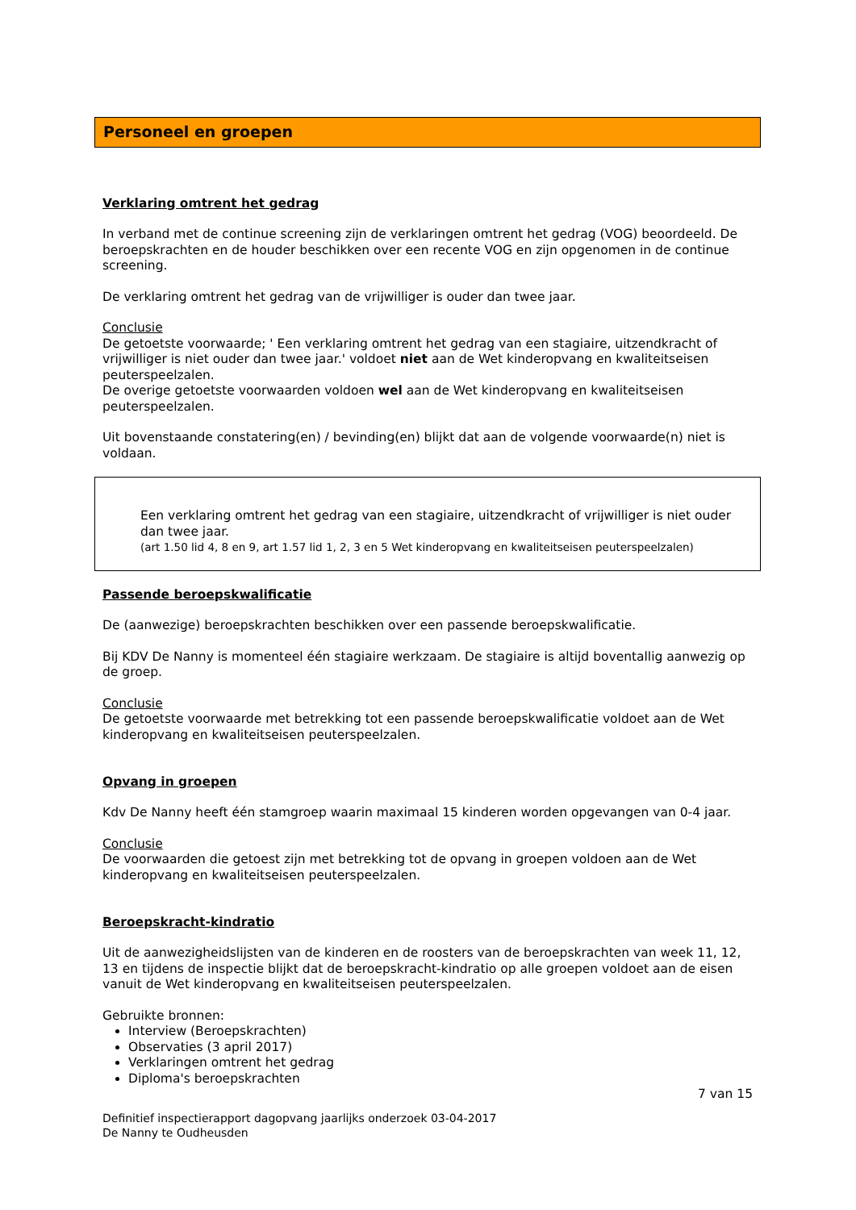Personeel en groepen
Verklaring omtrent het gedrag
In verband met de continue screening zijn de verklaringen omtrent het gedrag (VOG) beoordeeld. De beroepskrachten en de houder beschikken over een recente VOG en zijn opgenomen in de continue screening.
De verklaring omtrent het gedrag van de vrijwilliger is ouder dan twee jaar.
Conclusie
De getoetste voorwaarde; ' Een verklaring omtrent het gedrag van een stagiaire, uitzendkracht of vrijwilliger is niet ouder dan twee jaar.' voldoet niet aan de Wet kinderopvang en kwaliteitseisen peuterspeelzalen.
De overige getoetste voorwaarden voldoen wel aan de Wet kinderopvang en kwaliteitseisen peuterspeelzalen.
Uit bovenstaande constatering(en) / bevinding(en) blijkt dat aan de volgende voorwaarde(n) niet is voldaan.
Een verklaring omtrent het gedrag van een stagiaire, uitzendkracht of vrijwilliger is niet ouder dan twee jaar.
(art 1.50 lid 4, 8 en 9, art 1.57 lid 1, 2, 3 en 5 Wet kinderopvang en kwaliteitseisen peuterspeelzalen)
Passende beroepskwalificatie
De (aanwezige) beroepskrachten beschikken over een passende beroepskwalificatie.
Bij KDV De Nanny is momenteel één stagiaire werkzaam. De stagiaire is altijd boventallig aanwezig op de groep.
Conclusie
De getoetste voorwaarde met betrekking tot een passende beroepskwalificatie voldoet aan de Wet kinderopvang en kwaliteitseisen peuterspeelzalen.
Opvang in groepen
Kdv De Nanny heeft één stamgroep waarin maximaal 15 kinderen worden opgevangen van 0-4 jaar.
Conclusie
De voorwaarden die getoest zijn met betrekking tot de opvang in groepen voldoen aan de Wet kinderopvang en kwaliteitseisen peuterspeelzalen.
Beroepskracht-kindratio
Uit de aanwezigheidslijsten van de kinderen en de roosters van de beroepskrachten van week 11, 12, 13 en tijdens de inspectie blijkt dat de beroepskracht-kindratio op alle groepen voldoet aan de eisen vanuit de Wet kinderopvang en kwaliteitseisen peuterspeelzalen.
Gebruikte bronnen:
Interview (Beroepskrachten)
Observaties (3 april 2017)
Verklaringen omtrent het gedrag
Diploma's beroepskrachten
7 van 15
Definitief inspectierapport dagopvang jaarlijks onderzoek 03-04-2017
De Nanny te Oudheusden